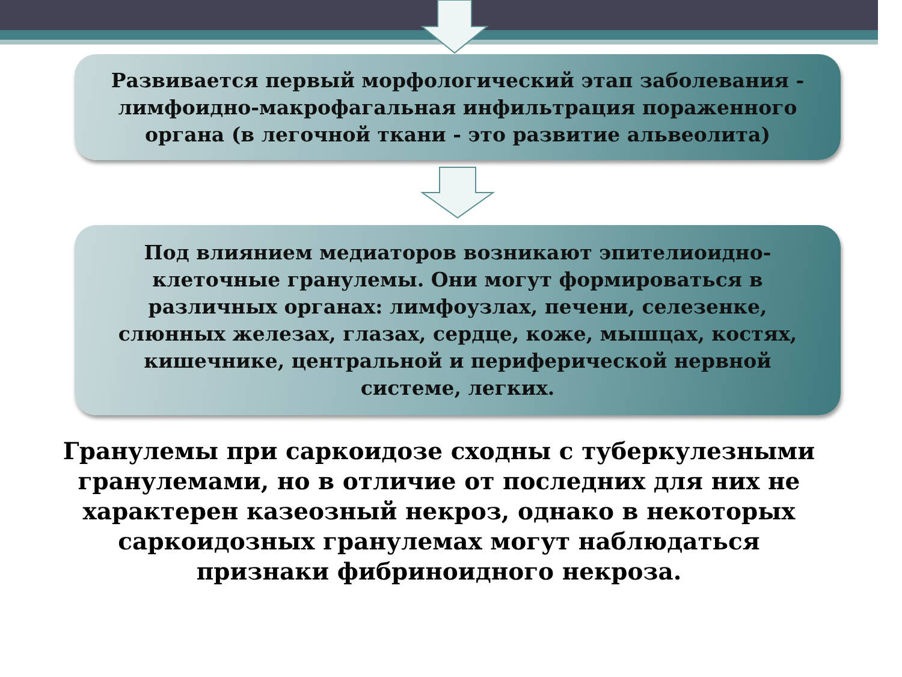Развивается первый морфологический этап заболевания -
лимфоидно-макрофагальная инфильтрация пораженного
органа (в легочной ткани - это развитие альвеолита)
Под влиянием медиаторов возникают эпителиоидно-
клеточные гранулемы. Они могут формироваться в
различных органах: лимфоузлах, печени, селезенке,
слюнных железах, глазах, сердце, коже, мышцах, костях,
кишечнике, центральной и периферической нервной
системе, легких.
Гранулемы при саркоидозе сходны с туберкулезными гранулемами, но в отличие от последних для них не характерен казеозный некроз, однако в некоторых саркоидозных гранулемах могут наблюдаться признаки фибриноидного некроза.